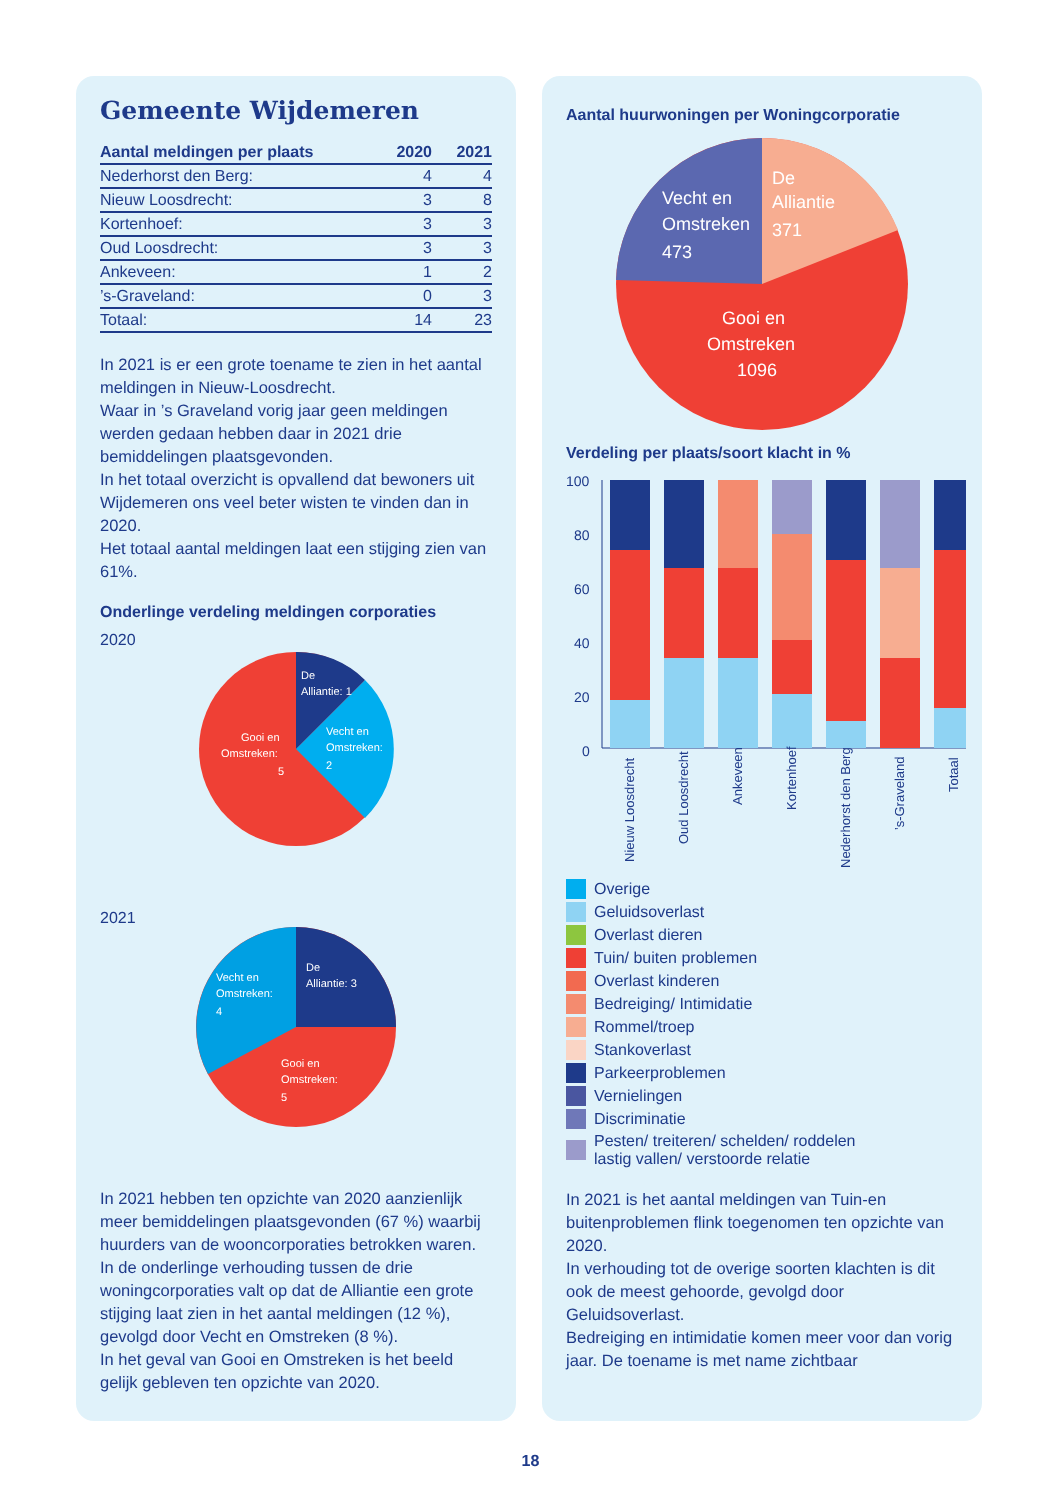Gemeente Wijdemeren
| Aantal meldingen per plaats | 2020 | 2021 |
| --- | --- | --- |
| Nederhorst den Berg: | 4 | 4 |
| Nieuw Loosdrecht: | 3 | 8 |
| Kortenhoef: | 3 | 3 |
| Oud Loosdrecht: | 3 | 3 |
| Ankeveen: | 1 | 2 |
| ’s-Graveland: | 0 | 3 |
| Totaal: | 14 | 23 |
In 2021 is er een grote toename te zien in het aantal meldingen in Nieuw-Loosdrecht.
Waar in ’s Graveland vorig jaar geen meldingen werden gedaan hebben daar in 2021 drie bemiddelingen plaatsgevonden.
In het totaal overzicht is opvallend dat bewoners uit Wijdemeren ons veel beter wisten te vinden dan in 2020.
Het totaal aantal meldingen laat een stijging zien van 61%.
Onderlinge verdeling meldingen corporaties
2020
De
Alliantie: 1
Vecht en
Omstreken:
2
Gooi en
Omstreken:
5
2021
De
Alliantie: 3
Vecht en
Omstreken:
4
Gooi en
Omstreken:
5
In 2021 hebben ten opzichte van 2020 aanzienlijk meer bemiddelingen plaatsgevonden (67 %) waarbij huurders van de wooncorporaties betrokken waren.
In de onderlinge verhouding tussen de drie woningcorporaties valt op dat de Alliantie een grote stijging laat zien in het aantal meldingen (12 %), gevolgd door Vecht en Omstreken (8 %).
In het geval van Gooi en Omstreken is het beeld gelijk gebleven ten opzichte van 2020.
Aantal huurwoningen per Woningcorporatie
De
Alliantie
371
Vecht en
Omstreken
473
Gooi en
Omstreken
1096
Verdeling per plaats/soort klacht in %
100
80
60
40
20
0
Nieuw Loosdrecht
Oud Loosdrecht
Ankeveen
Kortenhoef
Nederhorst den Berg
’s-Graveland
Totaal
Overige
Geluidsoverlast
Overlast dieren
Tuin/ buiten problemen
Overlast kinderen
Bedreiging/ Intimidatie
Rommel/troep
Stankoverlast
Parkeerproblemen
Vernielingen
Discriminatie
Pesten/ treiteren/ schelden/ roddelen
lastig vallen/ verstoorde relatie
In 2021 is het aantal meldingen van Tuin-en buitenproblemen flink toegenomen ten opzichte van 2020.
In verhouding tot de overige soorten klachten is dit ook de meest gehoorde, gevolgd door Geluidsoverlast.
Bedreiging en intimidatie komen meer voor dan vorig jaar. De toename is met name zichtbaar
18